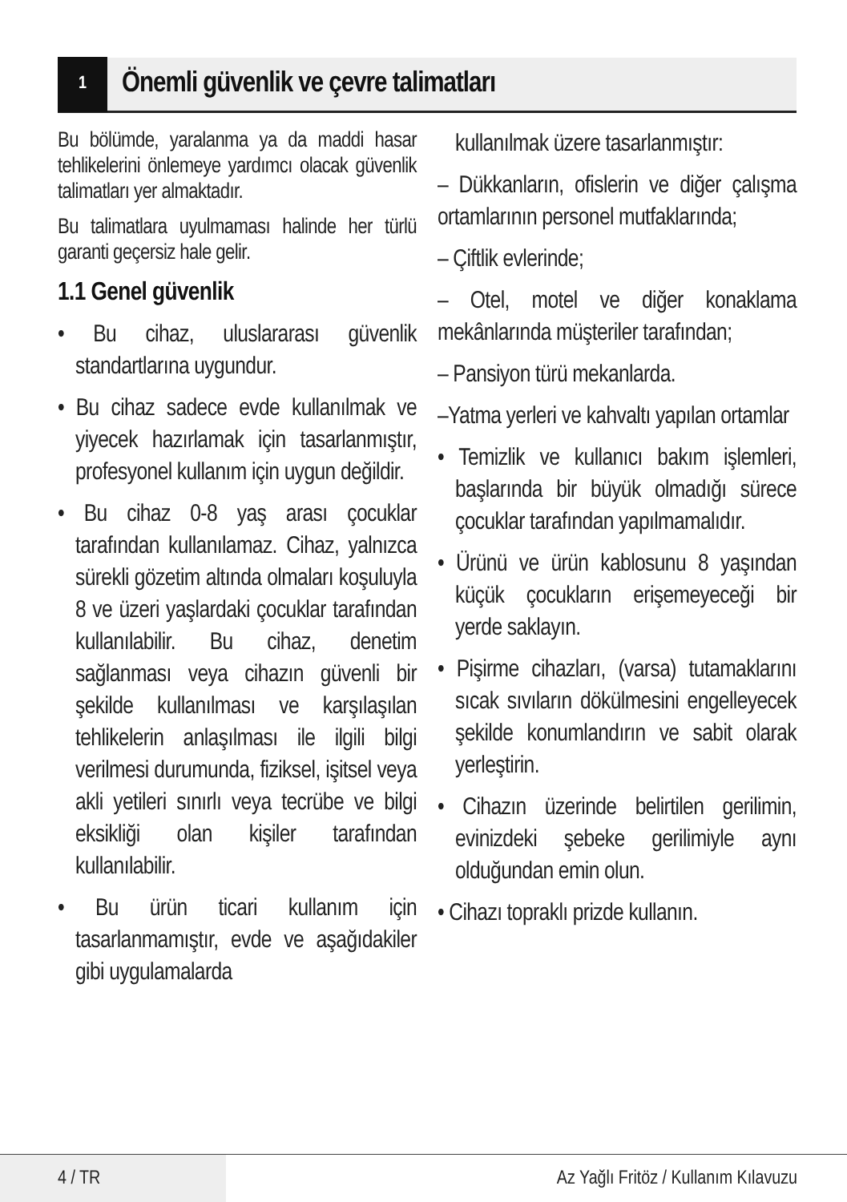1
Önemli güvenlik ve çevre talimatları
Bu bölümde, yaralanma ya da maddi hasar tehlikelerini önlemeye yardımcı olacak güvenlik talimatları yer almaktadır.
Bu talimatlara uyulmaması halinde her türlü garanti geçersiz hale gelir.
1.1 Genel güvenlik
• Bu cihaz, uluslararası güvenlik standartlarına uygundur.
• Bu cihaz sadece evde kullanılmak ve yiyecek hazırlamak için tasarlanmıştır, profesyonel kullanım için uygun değildir.
• Bu cihaz 0-8 yaş arası çocuklar tarafından kullanılamaz. Cihaz, yalnızca sürekli gözetim altında olmaları koşuluyla 8 ve üzeri yaşlardaki çocuklar tarafından kullanılabilir. Bu cihaz, denetim sağlanması veya cihazın güvenli bir şekilde kullanılması ve karşılaşılan tehlikelerin anlaşılması ile ilgili bilgi verilmesi durumunda, fiziksel, işitsel veya akli yetileri sınırlı veya tecrübe ve bilgi eksikliği olan kişiler tarafından kullanılabilir.
• Bu ürün ticari kullanım için tasarlanmamıştır, evde ve aşağıdakiler gibi uygulamalarda
kullanılmak üzere tasarlanmıştır:
– Dükkanların, ofislerin ve diğer çalışma ortamlarının personel mutfaklarında;
– Çiftlik evlerinde;
– Otel, motel ve diğer konaklama mekânlarında müşteriler tarafından;
– Pansiyon türü mekanlarda.
–Yatma yerleri ve kahvaltı yapılan ortamlar
• Temizlik ve kullanıcı bakım işlemleri, başlarında bir büyük olmadığı sürece çocuklar tarafından yapılmamalıdır.
• Ürünü ve ürün kablosunu 8 yaşından küçük çocukların erişemeyeceği bir yerde saklayın.
• Pişirme cihazları, (varsa) tutamaklarını sıcak sıvıların dökülmesini engelleyecek şekilde konumlandırın ve sabit olarak yerleştirin.
• Cihazın üzerinde belirtilen gerilimin, evinizdeki şebeke gerilimiyle aynı olduğundan emin olun.
• Cihazı topraklı prizde kullanın.
4 / TR
Az Yağlı Fritöz / Kullanım Kılavuzu